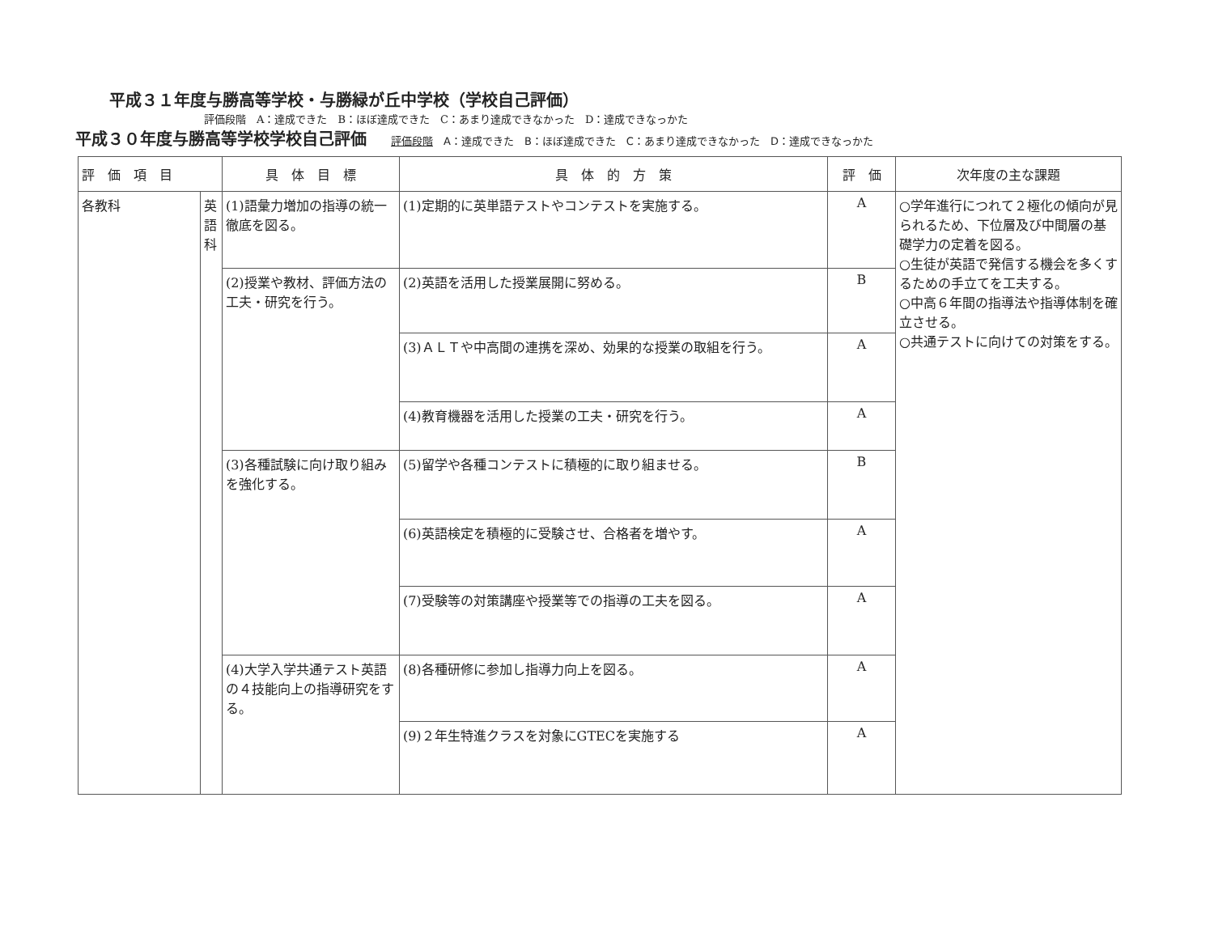平成３１年度与勝高等学校・与勝緑が丘中学校（学校自己評価）
評価段階　A：達成できた　B：ほぼ達成できた　C：あまり達成できなかった　D：達成できなっかた
平成３０年度与勝高等学校学校自己評価 評価段階　A：達成できた　B：ほぼ達成できた　C：あまり達成できなかった　D：達成できなっかた
| 評 価 項 目 | | 具 体 目 標 | 具 体 的 方 策 | 評 価 | 次年度の主な課題 |
| --- | --- | --- | --- | --- | --- |
| 各教科 | 英語科 | (1)語彙力増加の指導の統一徹底を図る。 | (1)定期的に英単語テストやコンテストを実施する。 | A | ○学年進行につれて２極化の傾向が見られるため、下位層及び中間層の基礎学力の定着を図る。 ○生徒が英語で発信する機会を多くするための手立てを工夫する。 ○中高６年間の指導法や指導体制を確立させる。 ○共通テストに向けての対策をする。 |
| | | (2)授業や教材、評価方法の工夫・研究を行う。 | (2)英語を活用した授業展開に努める。 | B | |
| | | | (3)ＡＬＴや中高間の連携を深め、効果的な授業の取組を行う。 | A | |
| | | | (4)教育機器を活用した授業の工夫・研究を行う。 | A | |
| | | (3)各種試験に向け取り組みを強化する。 | (5)留学や各種コンテストに積極的に取り組ませる。 | B | |
| | | | (6)英語検定を積極的に受験させ、合格者を増やす。 | A | |
| | | | (7)受験等の対策講座や授業等での指導の工夫を図る。 | A | |
| | | (4)大学入学共通テスト英語の４技能向上の指導研究をする。 | (8)各種研修に参加し指導力向上を図る。 | A | |
| | | | (9)２年生特進クラスを対象にGTECを実施する | A | |